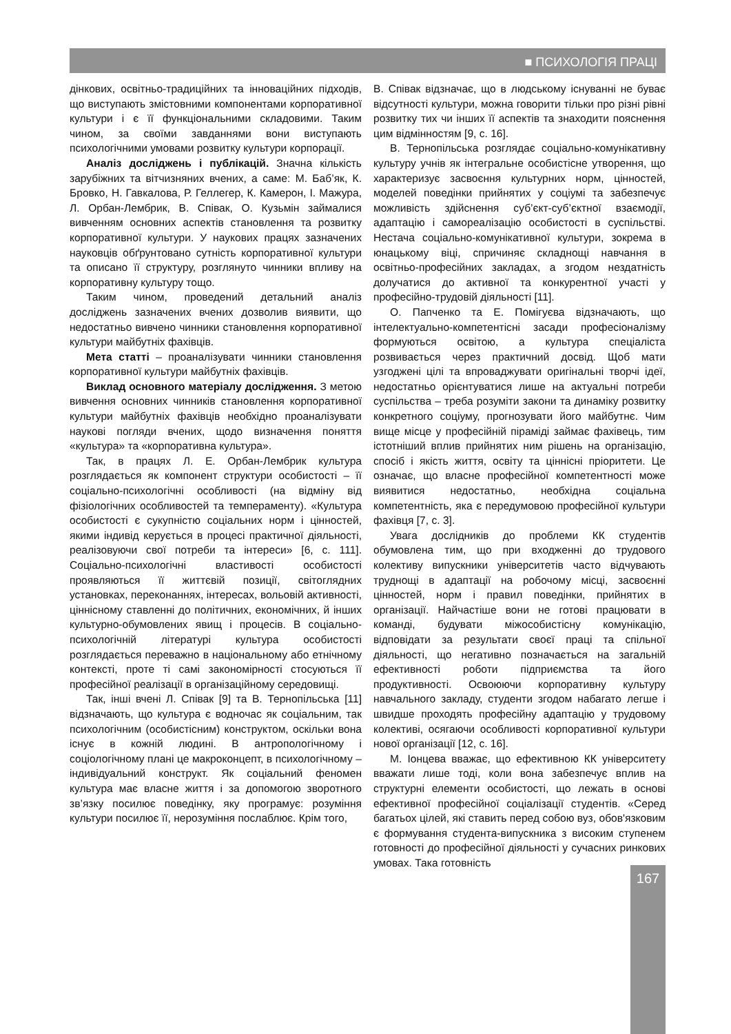■ ПСИХОЛОГІЯ ПРАЦІ
дінкових, освітньо-традиційних та інноваційних підходів, що виступають змістовними компонентами корпоративної культури і є її функціональними складовими. Таким чином, за своїми завданнями вони виступають психологічними умовами розвитку культури корпорації.
Аналіз досліджень і публікацій. Значна кількість зарубіжних та вітчизняних вчених, а саме: М. Баб’як, К. Бровко, Н. Гавкалова, Р. Геллегер, К. Камерон, І. Мажура, Л. Орбан-Лембрик, В. Співак, О. Кузьмін займалися вивченням основних аспектів становлення та розвитку корпоративної культури. У наукових працях зазначених науковців обґрунтовано сутність корпоративної культури та описано її структуру, розглянуто чинники впливу на корпоративну культуру тощо.
Таким чином, проведений детальний аналіз досліджень зазначених вчених дозволив виявити, що недостатньо вивчено чинники становлення корпоративної культури майбутніх фахівців.
Мета статті – проаналізувати чинники становлення корпоративної культури майбутніх фахівців.
Виклад основного матеріалу дослідження. З метою вивчення основних чинників становлення корпоративної культури майбутніх фахівців необхідно проаналізувати наукові погляди вчених, щодо визначення поняття «культура» та «корпоративна культура».
Так, в працях Л. Е. Орбан-Лембрик культура розглядається як компонент структури особистості – її соціально-психологічні особливості (на відміну від фізіологічних особливостей та темпераменту). «Культура особистості є сукупністю соціальних норм і цінностей, якими індивід керується в процесі практичної діяльності, реалізовуючи свої потреби та інтереси» [6, с. 111]. Соціально-психологічні властивості особистості проявляються її життєвій позиції, світоглядних установках, переконаннях, інтересах, вольовій активності, ціннісному ставленні до політичних, економічних, й інших культурно-обумовлених явищ і процесів. В соціально-психологічній літературі культура особистості розглядається переважно в національному або етнічному контексті, проте ті самі закономірності стосуються її професійної реалізації в організаційному середовищі.
Так, інші вчені Л. Співак [9] та В. Тернопільська [11] відзначають, що культура є водночас як соціальним, так психологічним (особистісним) конструктом, оскільки вона існує в кожній людині. В антропологічному і соціологічному плані це макроконцепт, в психологічному – індивідуальний конструкт. Як соціальний феномен культура має власне життя і за допомогою зворотного зв’язку посилює поведінку, яку програмує: розуміння культури посилює її, нерозуміння послаблює. Крім того,
В. Співак відзначає, що в людському існуванні не буває відсутності культури, можна говорити тільки про різні рівні розвитку тих чи інших її аспектів та знаходити пояснення цим відмінностям [9, с. 16].
В. Тернопільська розглядає соціально-комунікативну культуру учнів як інтегральне особистісне утворення, що характеризує засвоєння культурних норм, цінностей, моделей поведінки прийнятих у соціумі та забезпечує можливість здійснення суб’єкт-суб’єктної взаємодії, адаптацію і самореалізацію особистості в суспільстві. Нестача соціально-комунікативної культури, зокрема в юнацькому віці, спричиняє складнощі навчання в освітньо-професійних закладах, а згодом нездатність долучатися до активної та конкурентної участі у професійно-трудовій діяльності [11].
О. Папченко та Е. Помігуєва відзначають, що інтелектуально-компетентісні засади професіоналізму формуються освітою, а культура спеціаліста розвивається через практичний досвід. Щоб мати узгоджені цілі та впроваджувати оригінальні творчі ідеї, недостатньо орієнтуватися лише на актуальні потреби суспільства – треба розуміти закони та динаміку розвитку конкретного соціуму, прогнозувати його майбутнє. Чим вище місце у професійній піраміді займає фахівець, тим істотніший вплив прийнятих ним рішень на організацію, спосіб і якість життя, освіту та ціннісні пріоритети. Це означає, що власне професійної компетентності може виявитися недостатньо, необхідна соціальна компетентність, яка є передумовою професійної культури фахівця [7, с. 3].
Увага дослідників до проблеми КК студентів обумовлена тим, що при входженні до трудового колективу випускники університетів часто відчувають труднощі в адаптації на робочому місці, засвоєнні цінностей, норм і правил поведінки, прийнятих в організації. Найчастіше вони не готові працювати в команді, будувати міжособистісну комунікацію, відповідати за результати своєї праці та спільної діяльності, що негативно позначається на загальній ефективності роботи підприємства та його продуктивності. Освоюючи корпоративну культуру навчального закладу, студенти згодом набагато легше і швидше проходять професійну адаптацію у трудовому колективі, осягаючи особливості корпоративної культури нової організації [12, с. 16].
М. Іонцева вважає, що ефективною КК університету вважати лише тоді, коли вона забезпечує вплив на структурні елементи особистості, що лежать в основі ефективної професійної соціалізації студентів. «Серед багатьох цілей, які ставить перед собою вуз, обов'язковим є формування студента-випускника з високим ступенем готовності до професійної діяльності у сучасних ринкових умовах. Така готовність
167